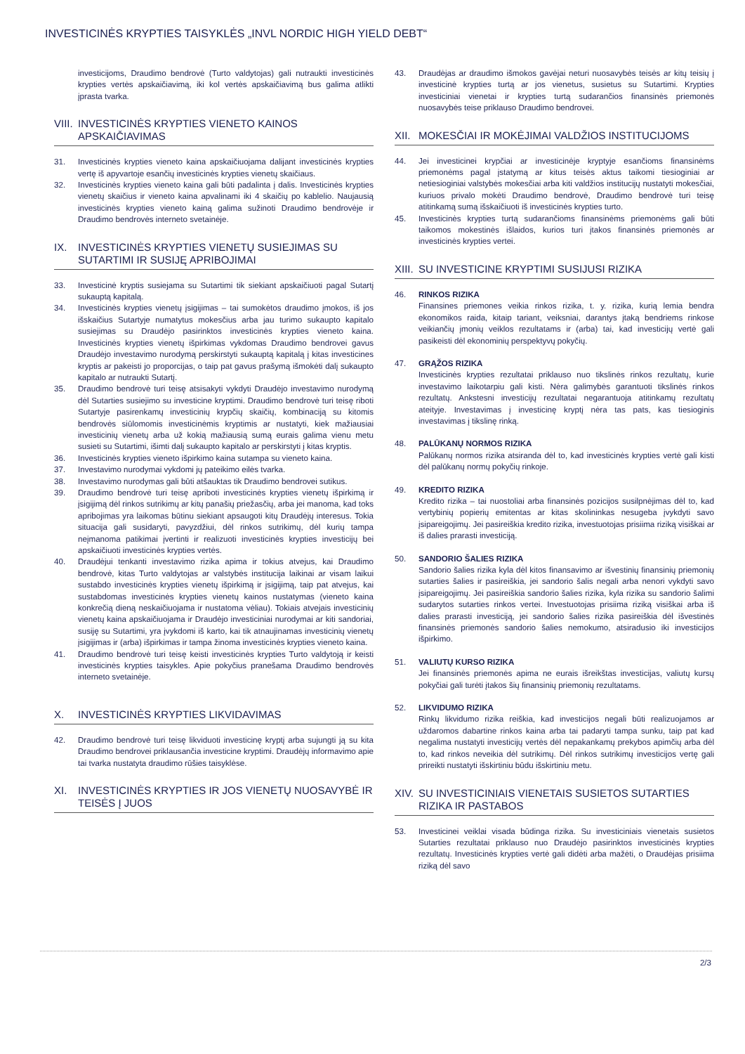INVESTICINĖS KRYPTIES TAISYKLĖS „INVL NORDIC HIGH YIELD DEBT“
investicijoms, Draudimo bendrovė (Turto valdytojas) gali nutraukti investicinės krypties vertės apskaičiavimą, iki kol vertės apskaičiavimą bus galima atlikti įprasta tvarka.
VIII. INVESTICINĖS KRYPTIES VIENETO KAINOS APSKAIČIAVIMAS
31. Investicinės krypties vieneto kaina apskaičiuojama dalijant investicinės krypties vertę iš apyvartoje esančių investicinės krypties vienetų skaičiaus.
32. Investicinės krypties vieneto kaina gali būti padalinta į dalis. Investicinės krypties vienetų skaičius ir vieneto kaina apvalinami iki 4 skaičių po kablelio. Naujausią investicinės krypties vieneto kainą galima sužinoti Draudimo bendrovėje ir Draudimo bendrovės interneto svetainėje.
IX. INVESTICINĖS KRYPTIES VIENETŲ SUSIEJIMAS SU SUTARTIMI IR SUSIJĘ APRIBOJIMAI
33. Investicinė kryptis susiejama su Sutartimi tik siekiant apskaičiuoti pagal Sutartį sukauptą kapitalą.
34. Investicinės krypties vienetų įsigijimas – tai sumokėtos draudimo įmokos, iš jos išskaičius Sutartyje numatytus mokesčius arba jau turimo sukaupto kapitalo susiejimas su Draudėjo pasirinktos investicinės krypties vieneto kaina. Investicinės krypties vienetų išpirkimas vykdomas Draudimo bendrovei gavus Draudėjo investavimo nurodymą perskirstyti sukauptą kapitalą į kitas investicines kryptis ar pakeisti jo proporcijas, o taip pat gavus prašymą išmokėti dalį sukaupto kapitalo ar nutraukti Sutartį.
35. Draudimo bendrovė turi teisę atsisakyti vykdyti Draudėjo investavimo nurodymą dėl Sutarties susiejimo su investicine kryptimi. Draudimo bendrovė turi teisę riboti Sutartyje pasirenkamų investicinių krypčių skaičių, kombinaciją su kitomis bendrovės siūlomomis investicinėmis kryptimis ar nustatyti, kiek mažiausiai investicinių vienetų arba už kokią mažiausią sumą eurais galima vienu metu susieti su Sutartimi, išimti dalį sukaupto kapitalo ar perskirstyti į kitas kryptis.
36. Investicinės krypties vieneto išpirkimo kaina sutampa su vieneto kaina.
37. Investavimo nurodymai vykdomi jų pateikimo eilės tvarka.
38. Investavimo nurodymas gali būti atšauktas tik Draudimo bendrovei sutikus.
39. Draudimo bendrovė turi teisę apriboti investicinės krypties vienetų išpirkimą ir įsigijimą dėl rinkos sutrikimų ar kitų panašių priežasčių, arba jei manoma, kad toks apribojimas yra laikomas būtinu siekiant apsaugoti kitų Draudėjų interesus. Tokia situacija gali susidaryti, pavyzdžiui, dėl rinkos sutrikimų, dėl kurių tampa neįmanoma patikimai įvertinti ir realizuoti investicinės krypties investicijų bei apskaičiuoti investicinės krypties vertės.
40. Draudėjui tenkanti investavimo rizika apima ir tokius atvejus, kai Draudimo bendrovė, kitas Turto valdytojas ar valstybės institucija laikinai ar visam laikui sustabdo investicinės krypties vienetų išpirkimą ir įsigijimą, taip pat atvejus, kai sustabdomas investicinės krypties vienetų kainos nustatymas (vieneto kaina konkrečią dieną neskaičiuojama ir nustatoma vėliau). Tokiais atvejais investicinių vienetų kaina apskaičiuojama ir Draudėjo investiciniai nurodymai ar kiti sandoriai, susiję su Sutartimi, yra įvykdomi iš karto, kai tik atnaujinamas investicinių vienetų įsigijimas ir (arba) išpirkimas ir tampa žinoma investicinės krypties vieneto kaina.
41. Draudimo bendrovė turi teisę keisti investicinės krypties Turto valdytoją ir keisti investicinės krypties taisykles. Apie pokyčius pranešama Draudimo bendrovės interneto svetainėje.
X. INVESTICINĖS KRYPTIES LIKVIDAVIMAS
42. Draudimo bendrovė turi teisę likviduoti investicinę kryptį arba sujungti ją su kita Draudimo bendrovei priklausančia investicine kryptimi. Draudėjų informavimo apie tai tvarka nustatyta draudimo rūšies taisyklėse.
XI. INVESTICINĖS KRYPTIES IR JOS VIENETŲ NUOSAVYBĖ IR TEISĖS Į JUOS
43. Draudėjas ar draudimo išmokos gavėjai neturi nuosavybės teisės ar kitų teisių į investicinė krypties turtą ar jos vienetus, susietus su Sutartimi. Krypties investiciniai vienetai ir krypties turtą sudarančios finansinės priemonės nuosavybės teise priklauso Draudimo bendrovei.
XII. MOKESČIAI IR MOKĖJIMAI VALDŽIOS INSTITUCIJOMS
44. Jei investicinei krypčiai ar investicinėje kryptyje esančioms finansinėms priemonėms pagal įstatymą ar kitus teisės aktus taikomi tiesioginiai ar netiesioginiai valstybės mokesčiai arba kiti valdžios institucijų nustatyti mokesčiai, kuriuos privalo mokėti Draudimo bendrovė, Draudimo bendrovė turi teisę atitinkamą sumą išskaičiuoti iš investicinės krypties turto.
45. Investicinės krypties turtą sudarančioms finansinėms priemonėms gali būti taikomos mokestinės išlaidos, kurios turi įtakos finansinės priemonės ar investicinės krypties vertei.
XIII. SU INVESTICINE KRYPTIMI SUSIJUSI RIZIKA
46. RINKOS RIZIKA
Finansines priemones veikia rinkos rizika, t. y. rizika, kurią lemia bendra ekonomikos raida, kitaip tariant, veiksniai, darantys įtaką bendriems rinkose veikiančių įmonių veiklos rezultatams ir (arba) tai, kad investicijų vertė gali pasikeisti dėl ekonominių perspektyvų pokyčių.
47. GRĄŽOS RIZIKA
Investicinės krypties rezultatai priklauso nuo tikslinės rinkos rezultatų, kurie investavimo laikotarpiu gali kisti. Nėra galimybės garantuoti tikslinės rinkos rezultatų. Ankstesni investicijų rezultatai negarantuoja atitinkamų rezultatų ateityje. Investavimas į investicinę kryptį nėra tas pats, kas tiesioginis investavimas į tikslinę rinką.
48. PALŪKANŲ NORMOS RIZIKA
Palūkanų normos rizika atsiranda dėl to, kad investicinės krypties vertė gali kisti dėl palūkanų normų pokyčių rinkoje.
49. KREDITO RIZIKA
Kredito rizika – tai nuostoliai arba finansinės pozicijos susilpnėjimas dėl to, kad vertybinių popierių emitentas ar kitas skolininkas nesugeba įvykdyti savo įsipareigojimų. Jei pasireiškia kredito rizika, investuotojas prisiima riziką visiškai ar iš dalies prarasti investiciją.
50. SANDORIO ŠALIES RIZIKA
Sandorio šalies rizika kyla dėl kitos finansavimo ar išvestinių finansinių priemonių sutarties šalies ir pasireiškia, jei sandorio šalis negali arba nenori vykdyti savo įsipareigojimų. Jei pasireiškia sandorio šalies rizika, kyla rizika su sandorio šalimi sudarytos sutarties rinkos vertei. Investuotojas prisiima riziką visiškai arba iš dalies prarasti investiciją, jei sandorio šalies rizika pasireiškia dėl išvestinės finansinės priemonės sandorio šalies nemokumo, atsiradusio iki investicijos išpirkimo.
51. VALIUTŲ KURSO RIZIKA
Jei finansinės priemonės apima ne eurais išreikštas investicijas, valiutų kursų pokyčiai gali turėti įtakos šių finansinių priemonių rezultatams.
52. LIKVIDUMO RIZIKA
Rinkų likvidumo rizika reiškia, kad investicijos negali būti realizuojamos ar uždaromos dabartine rinkos kaina arba tai padaryti tampa sunku, taip pat kad negalima nustatyti investicijų vertės dėl nepakankamų prekybos apimčių arba dėl to, kad rinkos neveikia dėl sutrikimų. Dėl rinkos sutrikimų investicijos vertę gali prireikti nustatyti išskirtiniu būdu išskirtiniu metu.
XIV. SU INVESTICINIAIS VIENETAIS SUSIETOS SUTARTIES RIZIKA IR PASTABOS
53. Investicinei veiklai visada būdinga rizika. Su investiciniais vienetais susietos Sutarties rezultatai priklauso nuo Draudėjo pasirinktos investicinės krypties rezultatų. Investicinės krypties vertė gali didėti arba mažėti, o Draudėjas prisiima riziką dėl savo
2/3